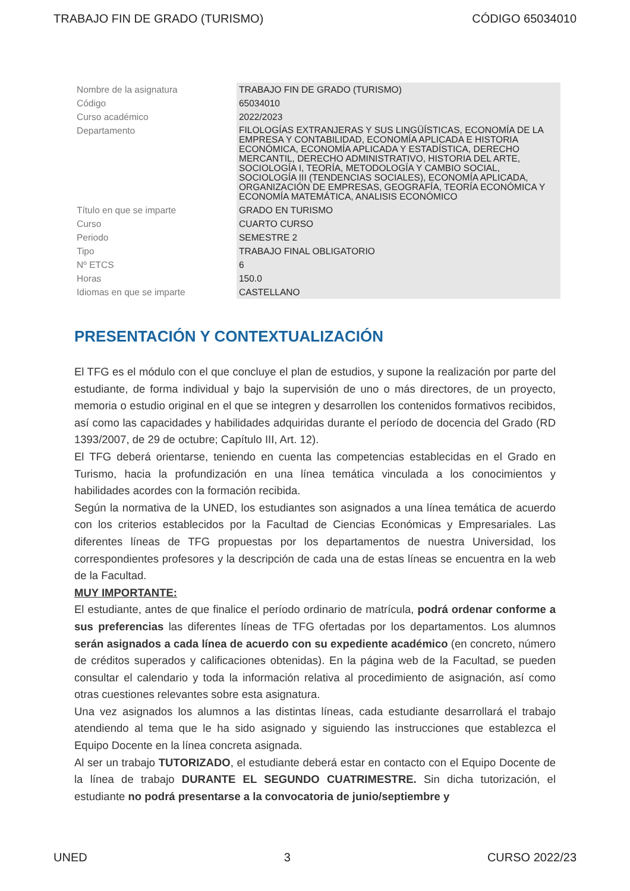TRABAJO FIN DE GRADO (TURISMO) CÓDIGO 65034010
| Nombre de la asignatura | TRABAJO FIN DE GRADO (TURISMO) |
| Código | 65034010 |
| Curso académico | 2022/2023 |
| Departamento | FILOLOGÍAS EXTRANJERAS Y SUS LINGÜÍSTICAS, ECONOMÍA DE LA EMPRESA Y CONTABILIDAD, ECONOMÍA APLICADA E HISTORIA ECONÓMICA, ECONOMÍA APLICADA Y ESTADÍSTICA, DERECHO MERCANTIL, DERECHO ADMINISTRATIVO, HISTORIA DEL ARTE, SOCIOLOGÍA I, TEORÍA, METODOLOGÍA Y CAMBIO SOCIAL, SOCIOLOGÍA III (TENDENCIAS SOCIALES), ECONOMÍA APLICADA, ORGANIZACIÓN DE EMPRESAS, GEOGRAFÍA, TEORÍA ECONÓMICA Y ECONOMÍA MATEMÁTICA, ANALISIS ECONÓMICO |
| Título en que se imparte | GRADO EN TURISMO |
| Curso | CUARTO CURSO |
| Periodo | SEMESTRE 2 |
| Tipo | TRABAJO FINAL OBLIGATORIO |
| Nº ETCS | 6 |
| Horas | 150.0 |
| Idiomas en que se imparte | CASTELLANO |
PRESENTACIÓN Y CONTEXTUALIZACIÓN
El TFG es el módulo con el que concluye el plan de estudios, y supone la realización por parte del estudiante, de forma individual y bajo la supervisión de uno o más directores, de un proyecto, memoria o estudio original en el que se integren y desarrollen los contenidos formativos recibidos, así como las capacidades y habilidades adquiridas durante el período de docencia del Grado (RD 1393/2007, de 29 de octubre; Capítulo III, Art. 12).
El TFG deberá orientarse, teniendo en cuenta las competencias establecidas en el Grado en Turismo, hacia la profundización en una línea temática vinculada a los conocimientos y habilidades acordes con la formación recibida.
Según la normativa de la UNED, los estudiantes son asignados a una línea temática de acuerdo con los criterios establecidos por la Facultad de Ciencias Económicas y Empresariales. Las diferentes líneas de TFG propuestas por los departamentos de nuestra Universidad, los correspondientes profesores y la descripción de cada una de estas líneas se encuentra en la web de la Facultad.
MUY IMPORTANTE:
El estudiante, antes de que finalice el período ordinario de matrícula, podrá ordenar conforme a sus preferencias las diferentes líneas de TFG ofertadas por los departamentos. Los alumnos serán asignados a cada línea de acuerdo con su expediente académico (en concreto, número de créditos superados y calificaciones obtenidas). En la página web de la Facultad, se pueden consultar el calendario y toda la información relativa al procedimiento de asignación, así como otras cuestiones relevantes sobre esta asignatura.
Una vez asignados los alumnos a las distintas líneas, cada estudiante desarrollará el trabajo atendiendo al tema que le ha sido asignado y siguiendo las instrucciones que establezca el Equipo Docente en la línea concreta asignada.
Al ser un trabajo TUTORIZADO, el estudiante deberá estar en contacto con el Equipo Docente de la línea de trabajo DURANTE EL SEGUNDO CUATRIMESTRE. Sin dicha tutorización, el estudiante no podrá presentarse a la convocatoria de junio/septiembre y
UNED 3 CURSO 2022/23